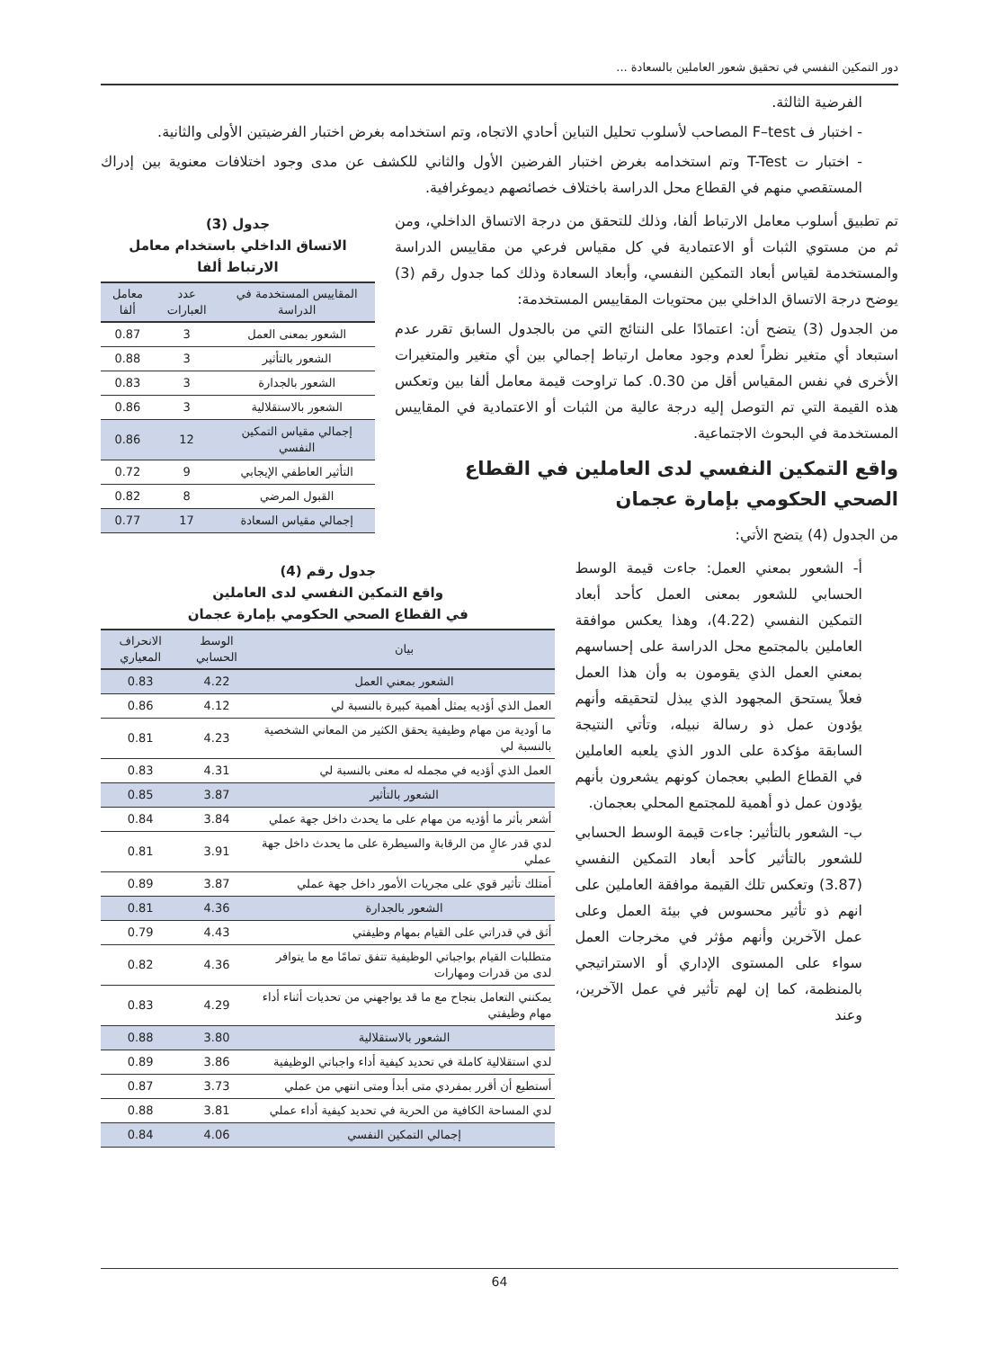دور التمكين النفسي في تحقيق شعور العاملين بالسعادة ...
الفرضية الثالثة.
- اختبار ف F–test المصاحب لأسلوب تحليل التباين أحادي الاتجاه، وتم استخدامه بغرض اختبار الفرضيتين الأولى والثانية.
- اختبار ت T-Test وتم استخدامه بغرض اختبار الفرضين الأول والثاني للكشف عن مدى وجود اختلافات معنوية بين إدراك المستقصي منهم في القطاع محل الدراسة باختلاف خصائصهم ديموغرافية.
تم تطبيق أسلوب معامل الارتباط ألفا، وذلك للتحقق من درجة الاتساق الداخلي، ومن ثم من مستوي الثبات أو الاعتمادية في كل مقياس فرعي من مقاييس الدراسة والمستخدمة لقياس أبعاد التمكين النفسي، وأبعاد السعادة وذلك كما جدول رقم (3) يوضح درجة الاتساق الداخلي بين محتويات المقاييس المستخدمة:
من الجدول (3) يتضح أن: اعتمادًا على النتائج التي من بالجدول السابق تقرر عدم استبعاد أي متغير نظراً لعدم وجود معامل ارتباط إجمالي بين أي متغير والمتغيرات الأخرى في نفس المقياس أقل من 0.30. كما تراوحت قيمة معامل ألفا بين وتعكس هذه القيمة التي تم التوصل إليه درجة عالية من الثبات أو الاعتمادية في المقاييس المستخدمة في البحوث الاجتماعية.
واقع التمكين النفسي لدى العاملين في القطاع الصحي الحكومي بإمارة عجمان
من الجدول (4) يتضح الأتي:
جدول (3)
الاتساق الداخلي باستخدام معامل الارتباط ألفا
| المقاييس المستخدمة في الدراسة | عدد العبارات | معامل ألفا |
| --- | --- | --- |
| الشعور بمعنى العمل | 3 | 0.87 |
| الشعور بالتأثير | 3 | 0.88 |
| الشعور بالجدارة | 3 | 0.83 |
| الشعور بالاستقلالية | 3 | 0.86 |
| إجمالي مقياس التمكين النفسي | 12 | 0.86 |
| التأثير العاطفي الإيجابي | 9 | 0.72 |
| القبول المرضي | 8 | 0.82 |
| إجمالي مقياس السعادة | 17 | 0.77 |
أ- الشعور بمعني العمل: جاءت قيمة الوسط الحسابي للشعور بمعنى العمل كأحد أبعاد التمكين النفسي (4.22)، وهذا يعكس موافقة العاملين بالمجتمع محل الدراسة على إحساسهم بمعني العمل الذي يقومون به وأن هذا العمل فعلاً يستحق المجهود الذي يبذل لتحقيقه وأنهم يؤدون عمل ذو رسالة نبيله، وتأتي النتيجة السابقة مؤكدة على الدور الذي يلعبه العاملين في القطاع الطبي بعجمان كونهم يشعرون بأنهم يؤدون عمل ذو أهمية للمجتمع المحلي بعجمان.
ب- الشعور بالتأثير: جاءت قيمة الوسط الحسابي للشعور بالتأثير كأحد أبعاد التمكين النفسي (3.87) وتعكس تلك القيمة موافقة العاملين على انهم ذو تأثير محسوس في بيئة العمل وعلى عمل الآخرين وأنهم مؤثر في مخرجات العمل سواء على المستوى الإداري أو الاستراتيجي بالمنظمة، كما إن لهم تأثير في عمل الآخرين، وعند
جدول رقم (4)
واقع التمكين النفسي لدى العاملين
في القطاع الصحي الحكومي بإمارة عجمان
| بيان | الوسط الحسابي | الانحراف المعياري |
| --- | --- | --- |
| الشعور بمعني العمل | 4.22 | 0.83 |
| العمل الذي أؤديه يمثل أهمية كبيرة بالنسبة لي | 4.12 | 0.86 |
| ما أودية من مهام وظيفية يحقق الكثير من المعاني الشخصية بالنسبة لي | 4.23 | 0.81 |
| العمل الذي أؤديه في مجمله له معنى بالنسبة لي | 4.31 | 0.83 |
| الشعور بالتأثير | 3.87 | 0.85 |
| أشعر بأثر ما أؤديه من مهام على ما يحدث داخل جهة عملي | 3.84 | 0.84 |
| لدي قدر عالٍ من الرقابة والسيطرة على ما يحدث داخل جهة عملي | 3.91 | 0.81 |
| أمتلك تأثير قوي على مجريات الأمور داخل جهة عملي | 3.87 | 0.89 |
| الشعور بالجدارة | 4.36 | 0.81 |
| أثق في قدراتي على القيام بمهام وظيفتي | 4.43 | 0.79 |
| متطلبات القيام بواجباتي الوظيفية تتفق تمامًا مع ما يتوافر لدى من قدرات ومهارات | 4.36 | 0.82 |
| يمكنني التعامل بنجاح مع ما قد يواجهني من تحديات أثناء أداء مهام وظيفتي | 4.29 | 0.83 |
| الشعور بالاستقلالية | 3.80 | 0.88 |
| لدي استقلالية كاملة في تحديد كيفية أداء واجباتي الوظيفية | 3.86 | 0.89 |
| أستطيع أن أقرر بمفردي متى أبدأ ومتى انتهي من عملي | 3.73 | 0.87 |
| لدي المساحة الكافية من الحرية في تحديد كيفية أداء عملي | 3.81 | 0.88 |
| إجمالي التمكين النفسي | 4.06 | 0.84 |
64